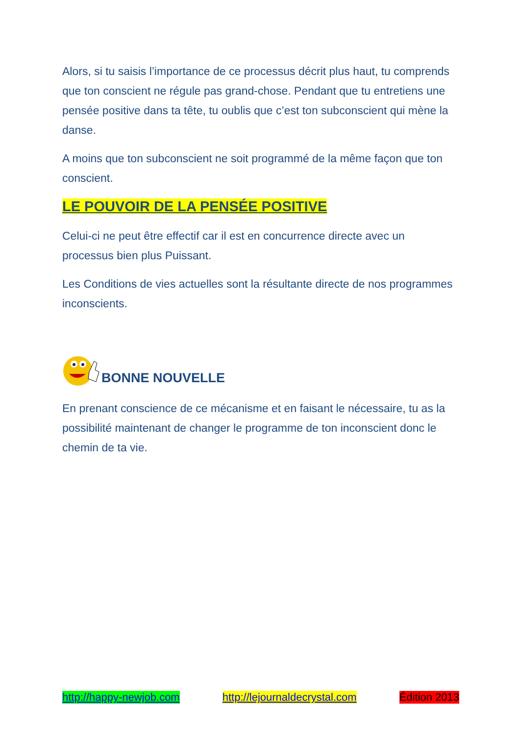Alors, si tu saisis l’importance de ce processus décrit plus haut, tu comprends que ton conscient ne régule pas grand-chose. Pendant que tu entretiens une pensée positive dans ta tête, tu oublis que c’est ton subconscient qui mène la danse.
A moins que ton subconscient ne soit programmé de la même façon que ton conscient.
LE POUVOIR DE LA PENSÉE POSITIVE
Celui-ci ne peut être effectif car il est en concurrence directe avec un processus bien plus Puissant.
Les Conditions de vies actuelles sont la résultante directe de nos programmes inconscients.
BONNE NOUVELLE
En prenant conscience de ce mécanisme et en faisant le nécessaire, tu as la possibilité maintenant de changer le programme de ton inconscient donc le chemin de ta vie.
http://happy-newjob.com http://lejournaldecrystal.com Édition 2013